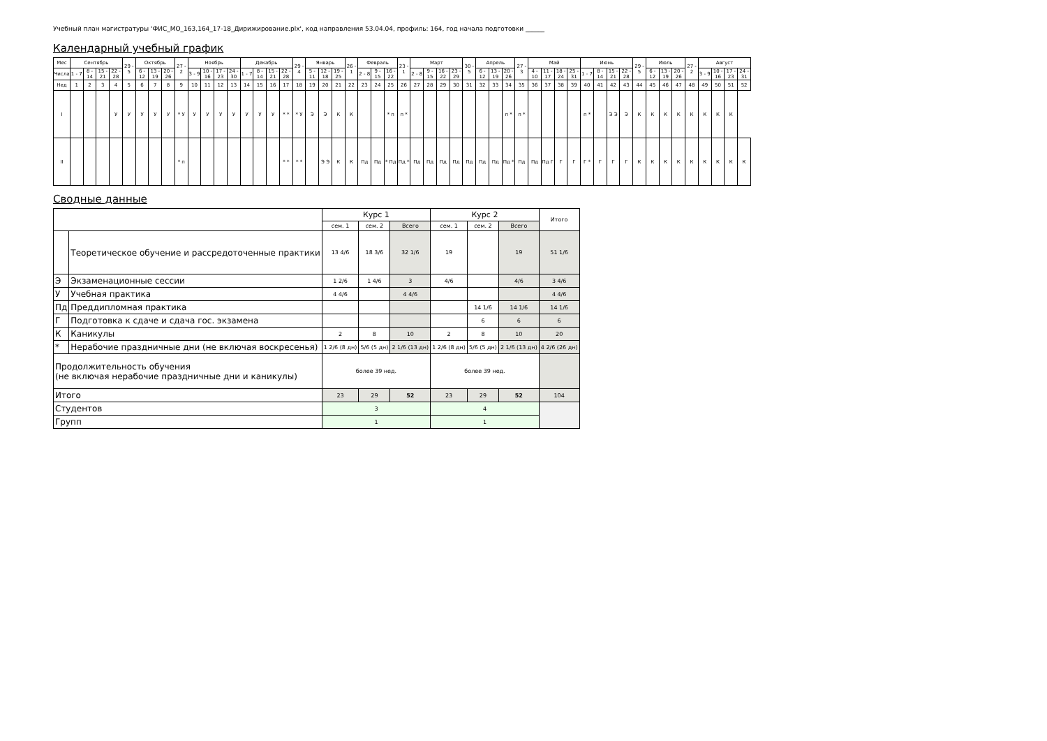Учебный план магистратуры 'ФИС_МО_163,164_17-18_Дирижирование.plx', код направления 53.04.04, профиль: 164, год начала подготовки ______
Календарный учебный график
| Мес | Сентябрь | | | | 29 - 5 | Октябрь | | | 27 - 2 | Ноябрь | | | | Декабрь | | | | 29 - 4 | Январь | | | 26 - 1 | Февраль | | | 23 - 1 | Март | | | | 30 - 5 | Апрель | | | 27 - 3 | Май | | | | Июнь | | | | 29 - 5 | Июль | | | 27 - 2 | Август | | | |
| --- | --- | --- | --- | --- | --- | --- | --- | --- | --- | --- | --- | --- | --- | --- | --- | --- | --- | --- | --- | --- | --- | --- | --- | --- | --- | --- | --- | --- | --- | --- | --- | --- | --- | --- | --- | --- | --- | --- | --- | --- | --- | --- | --- | --- | --- | --- | --- | --- | --- | --- | --- | --- |
| Числа | 1 - 7 | 8 - 14 | 15 - 21 | 22 - 28 | | 6 - 12 | 13 - 19 | 20 - 26 | | 3 - 9 | 10 - 16 | 17 - 23 | 24 - 30 | 1 - 7 | 8 - 14 | 15 - 21 | 22 - 28 | | 5 - 11 | 12 - 18 | 19 - 25 | | 2 - 8 | 9 - 15 | 16 - 22 | | 2 - 8 | 9 - 15 | 16 - 22 | 23 - 29 | | 6 - 12 | 13 - 19 | 20 - 26 | | 4 - 10 | 11 - 17 | 18 - 24 | 25 - 31 | 1 - 7 | 8 - 14 | 15 - 21 | 22 - 28 | | 6 - 12 | 13 - 19 | 20 - 26 | | 3 - 9 | 10 - 16 | 17 - 23 | 24 - 31 |
| Нед | 1 | 2 | 3 | 4 | 5 | 6 | 7 | 8 | 9 | 10 | 11 | 12 | 13 | 14 | 15 | 16 | 17 | 18 | 19 | 20 | 21 | 22 | 23 | 24 | 25 | 26 | 27 | 28 | 29 | 30 | 31 | 32 | 33 | 34 | 35 | 36 | 37 | 38 | 39 | 40 | 41 | 42 | 43 | 44 | 45 | 46 | 47 | 48 | 49 | 50 | 51 | 52 |
| I | | | | У | У | У | У | У | * У | У | У | У | У | У | У | У | * * | * У | Э | Э | К | К | | | * п | п * | | | | | | | | п * | п * | | | | | п * | | Э Э | Э | К | К | К | К | К | К | К | К | |
| II | | | | | | | | | * п | | | | | | | | * * | * * | | Э Э | К | К | Пд | Пд | * Пд | Пд * | Пд | Пд | Пд | Пд | Пд | Пд | Пд | Пд * | Пд | Пд | Пд Г | Г | Г | Г * | Г | Г | Г | К | К | К | К | К | К | К | К | К |
Сводные данные
| | | Курс 1 | | | Курс 2 | | | Итого |
| --- | --- | --- | --- | --- | --- | --- | --- | --- |
| | | сем. 1 | сем. 2 | Всего | сем. 1 | сем. 2 | Всего | |
| | Теоретическое обучение и рассредоточенные практики | 13 4/6 | 18 3/6 | 32 1/6 | 19 | | 19 | 51 1/6 |
| Э | Экзаменационные сессии | 1 2/6 | 1 4/6 | 3 | 4/6 | | 4/6 | 3 4/6 |
| У | Учебная практика | 4 4/6 | | 4 4/6 | | | | 4 4/6 |
| Пд | Преддипломная практика | | | | | 14 1/6 | 14 1/6 | 14 1/6 |
| Г | Подготовка к сдаче и сдача гос. экзамена | | | | | 6 | 6 | 6 |
| К | Каникулы | 2 | 8 | 10 | 2 | 8 | 10 | 20 |
| * | Нерабочие праздничные дни (не включая воскресенья) | 1 2/6 (8 дн) | 5/6 (5 дн) | 2 1/6 (13 дн) | 1 2/6 (8 дн) | 5/6 (5 дн) | 2 1/6 (13 дн) | 4 2/6 (26 дн) |
| Продолжительность обучения (не включая нерабочие праздничные дни и каникулы) | | более 39 нед. | | | более 39 нед. | | | |
| Итого | | 23 | 29 | 52 | 23 | 29 | 52 | 104 |
| Студентов | | 3 | | | 4 | | | |
| Групп | | 1 | | | 1 | | | |